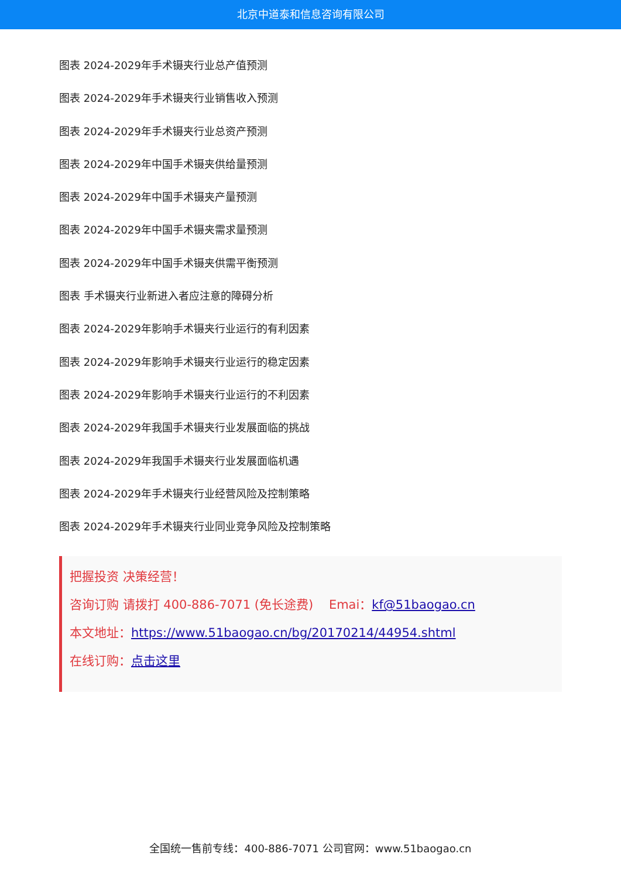北京中道泰和信息咨询有限公司
图表 2024-2029年手术镊夹行业总产值预测
图表 2024-2029年手术镊夹行业销售收入预测
图表 2024-2029年手术镊夹行业总资产预测
图表 2024-2029年中国手术镊夹供给量预测
图表 2024-2029年中国手术镊夹产量预测
图表 2024-2029年中国手术镊夹需求量预测
图表 2024-2029年中国手术镊夹供需平衡预测
图表 手术镊夹行业新进入者应注意的障碍分析
图表 2024-2029年影响手术镊夹行业运行的有利因素
图表 2024-2029年影响手术镊夹行业运行的稳定因素
图表 2024-2029年影响手术镊夹行业运行的不利因素
图表 2024-2029年我国手术镊夹行业发展面临的挑战
图表 2024-2029年我国手术镊夹行业发展面临机遇
图表 2024-2029年手术镊夹行业经营风险及控制策略
图表 2024-2029年手术镊夹行业同业竞争风险及控制策略
把握投资 决策经营！
咨询订购 请拨打 400-886-7071 (免长途费) Emai：kf@51baogao.cn
本文地址：https://www.51baogao.cn/bg/20170214/44954.shtml
在线订购：点击这里
全国统一售前专线：400-886-7071 公司官网：www.51baogao.cn